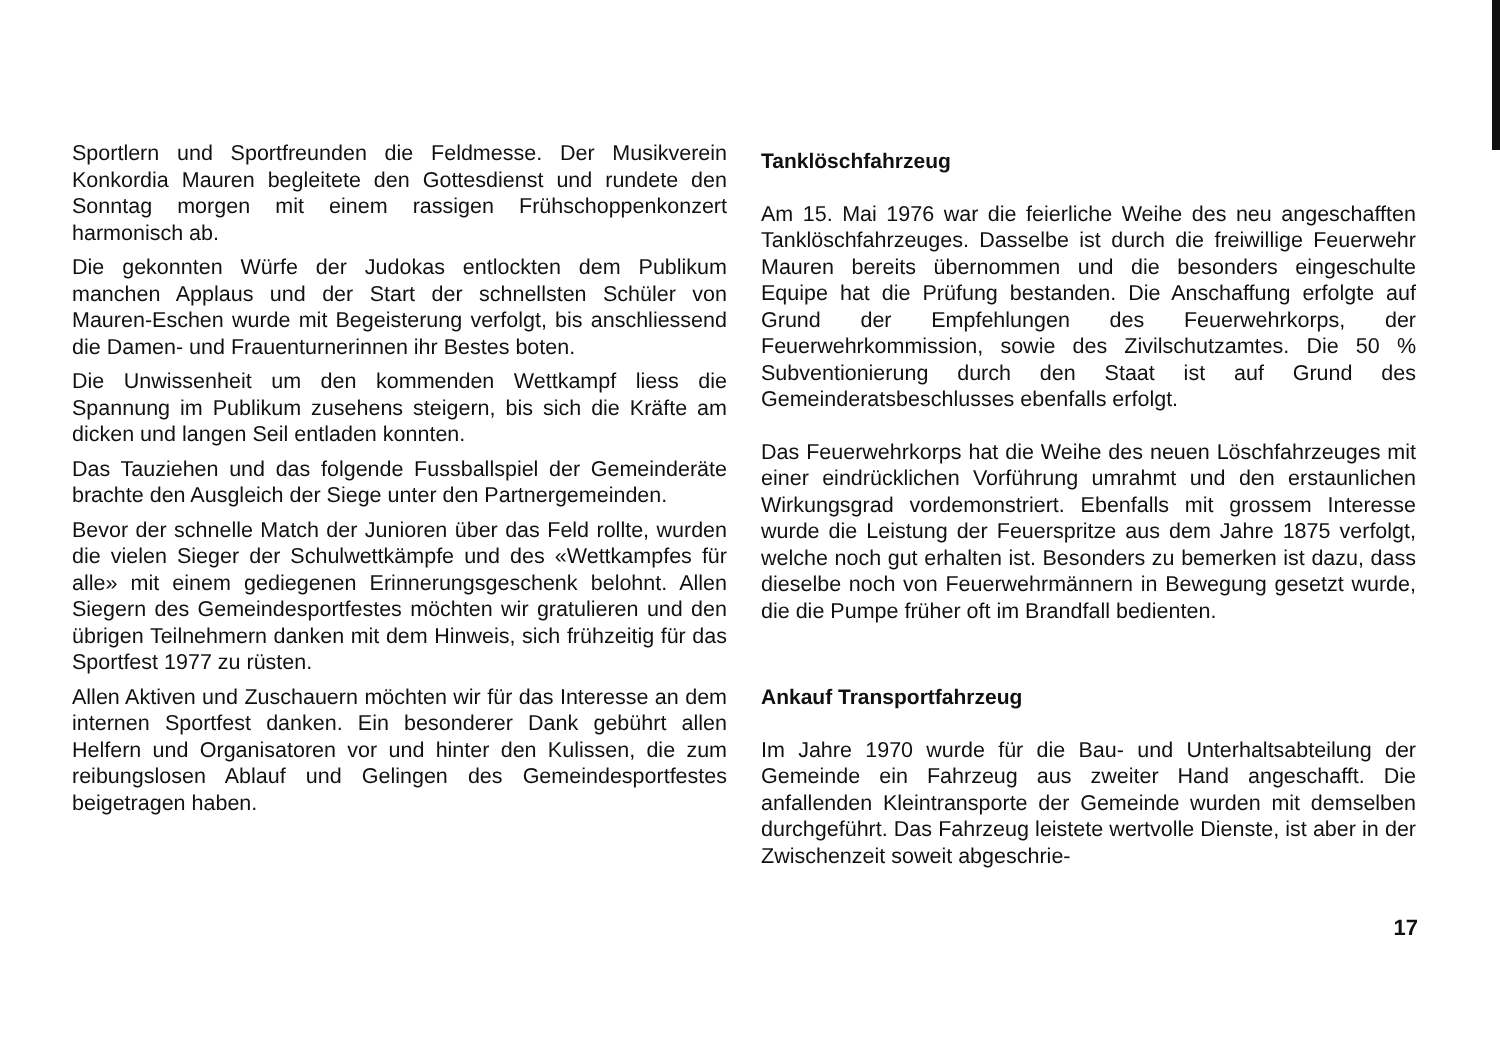Sportlern und Sportfreunden die Feldmesse. Der Musikverein Konkordia Mauren begleitete den Gottesdienst und rundete den Sonntag morgen mit einem rassigen Frühschoppenkonzert harmonisch ab.
Die gekonnten Würfe der Judokas entlockten dem Publikum manchen Applaus und der Start der schnellsten Schüler von Mauren-Eschen wurde mit Begeisterung verfolgt, bis anschliessend die Damen- und Frauenturnerinnen ihr Bestes boten.
Die Unwissenheit um den kommenden Wettkampf liess die Spannung im Publikum zusehens steigern, bis sich die Kräfte am dicken und langen Seil entladen konnten.
Das Tauziehen und das folgende Fussballspiel der Gemeinderäte brachte den Ausgleich der Siege unter den Partnergemeinden.
Bevor der schnelle Match der Junioren über das Feld rollte, wurden die vielen Sieger der Schulwettkämpfe und des «Wettkampfes für alle» mit einem gediegenen Erinnerungsgeschenk belohnt. Allen Siegern des Gemeindesportfestes möchten wir gratulieren und den übrigen Teilnehmern danken mit dem Hinweis, sich frühzeitig für das Sportfest 1977 zu rüsten.
Allen Aktiven und Zuschauern möchten wir für das Interesse an dem internen Sportfest danken. Ein besonderer Dank gebührt allen Helfern und Organisatoren vor und hinter den Kulissen, die zum reibungslosen Ablauf und Gelingen des Gemeindesportfestes beigetragen haben.
Tanklöschfahrzeug
Am 15. Mai 1976 war die feierliche Weihe des neu angeschafften Tanklöschfahrzeuges. Dasselbe ist durch die freiwillige Feuerwehr Mauren bereits übernommen und die besonders eingeschulte Equipe hat die Prüfung bestanden. Die Anschaffung erfolgte auf Grund der Empfehlungen des Feuerwehrkorps, der Feuerwehrkommission, sowie des Zivilschutzamtes. Die 50 % Subventionierung durch den Staat ist auf Grund des Gemeinderatsbeschlusses ebenfalls erfolgt.
Das Feuerwehrkorps hat die Weihe des neuen Löschfahrzeuges mit einer eindrücklichen Vorführung umrahmt und den erstaunlichen Wirkungsgrad vordemonstriert. Ebenfalls mit grossem Interesse wurde die Leistung der Feuerspritze aus dem Jahre 1875 verfolgt, welche noch gut erhalten ist. Besonders zu bemerken ist dazu, dass dieselbe noch von Feuerwehrmännern in Bewegung gesetzt wurde, die die Pumpe früher oft im Brandfall bedienten.
Ankauf Transportfahrzeug
Im Jahre 1970 wurde für die Bau- und Unterhaltsabteilung der Gemeinde ein Fahrzeug aus zweiter Hand angeschafft. Die anfallenden Kleintransporte der Gemeinde wurden mit demselben durchgeführt. Das Fahrzeug leistete wertvolle Dienste, ist aber in der Zwischenzeit soweit abgeschrie-
17